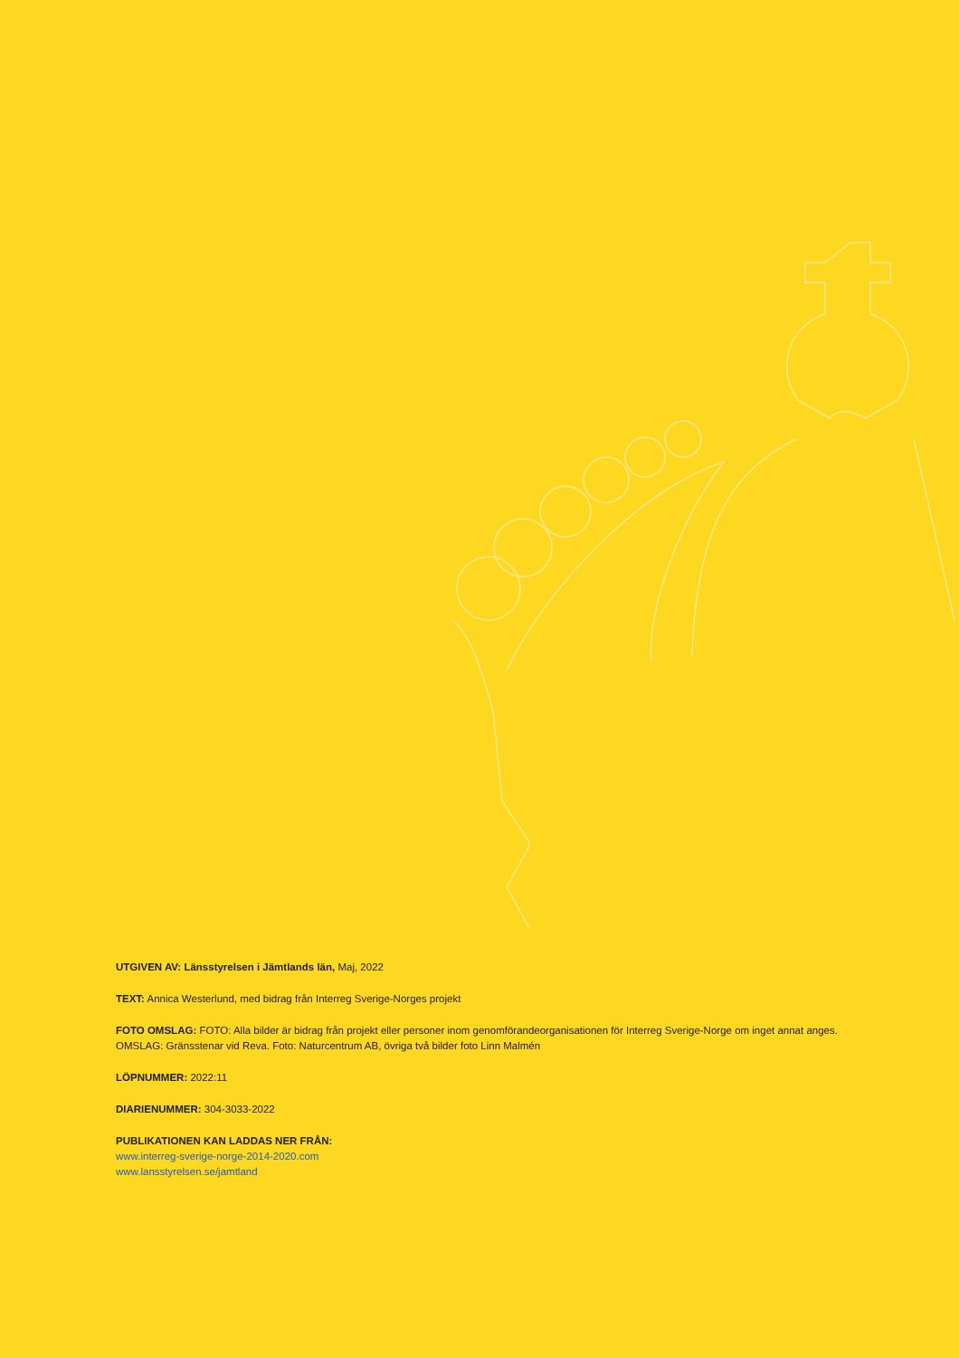UTGIVEN AV: Länsstyrelsen i Jämtlands län, Maj, 2022
TEXT: Annica Westerlund, med bidrag från Interreg Sverige-Norges projekt
FOTO OMSLAG: FOTO: Alla bilder är bidrag från projekt eller personer inom genomförandeorganisationen för Interreg Sverige-Norge om inget annat anges. OMSLAG: Gränsstenar vid Reva. Foto: Naturcentrum AB, övriga två bilder foto Linn Malmén
LÖPNUMMER: 2022:11
DIARIENUMMER: 304-3033-2022
PUBLIKATIONEN KAN LADDAS NER FRÅN:
www.interreg-sverige-norge-2014-2020.com
www.lansstyrelsen.se/jamtland